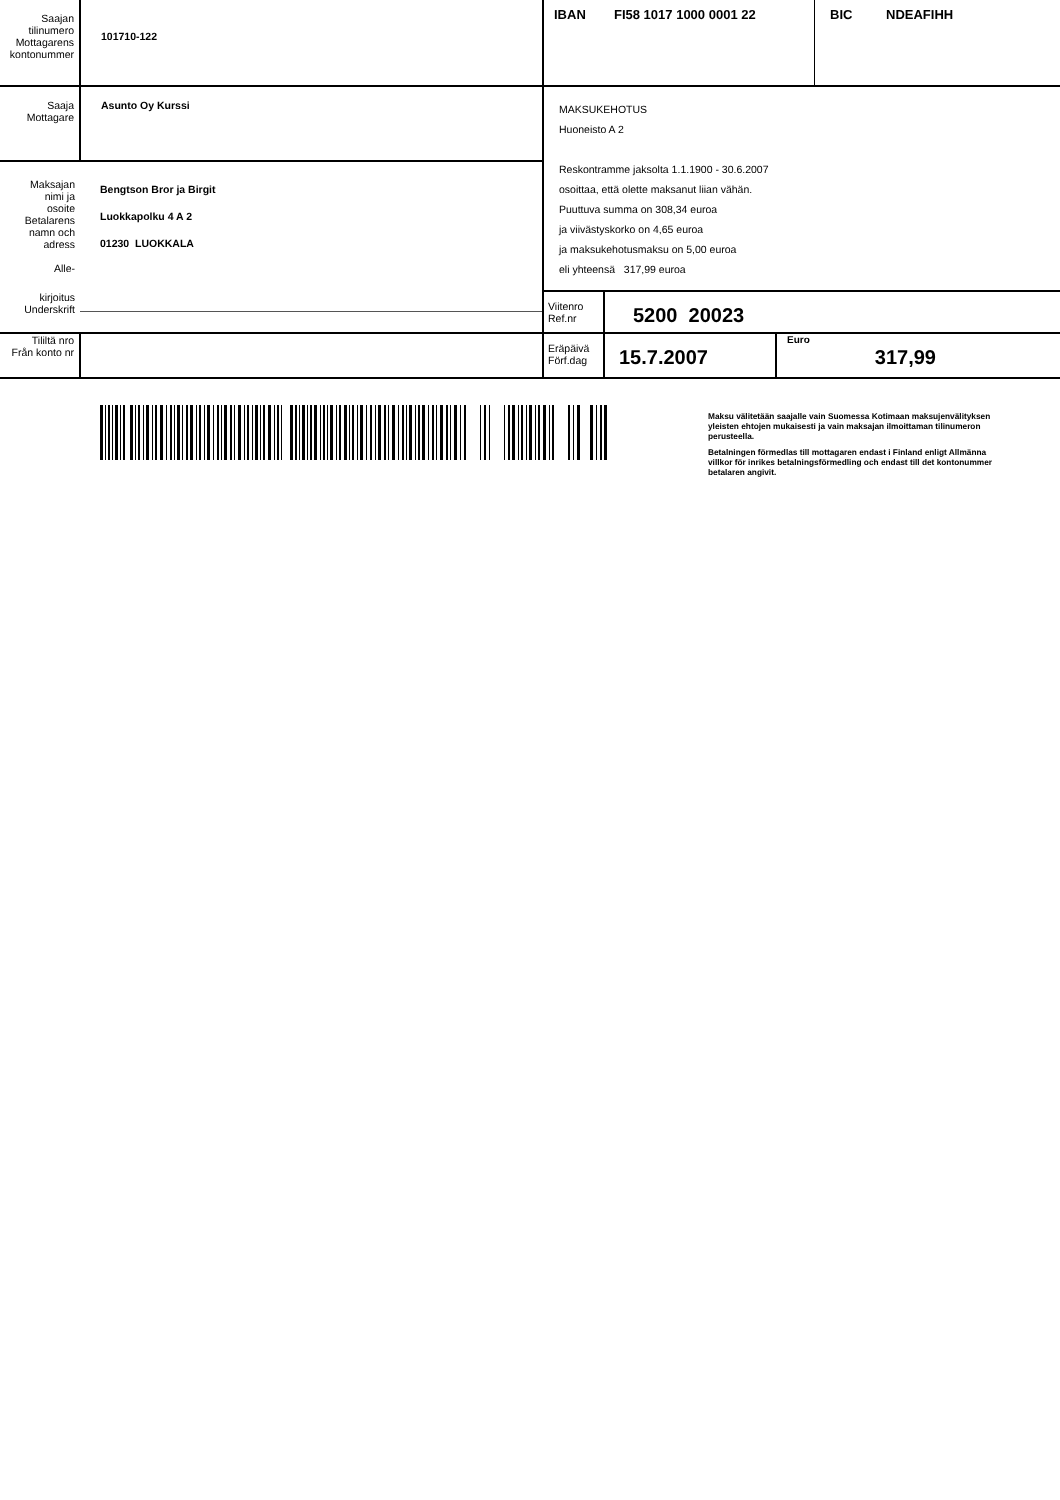| Saajan tilinumero Mottagarens kontonummer | 101710-122 | IBAN FI58 1017 1000 0001 22 BIC NDEAFIHH | | |
| Saaja Mottagare | Asunto Oy Kurssi | MAKSUKEHOTUS Huoneisto A 2 Reskontramme jaksolta 1.1.1900 - 30.6.2007 osoittaa, että olette maksanut liian vähän. Puuttuva summa on 308,34 euroa ja viivästyskorko on 4,65 euroa ja maksukehotusmaksu on 5,00 euroa eli yhteensä 317,99 euroa | | |
| Maksajan nimi ja osoite Betalarens namn och adress Alle- | Bengtson Bror ja Birgit Luokkapolku 4 A 2 01230 LUOKKALA | | | |
| kirjoitus Underskrift | | Viitenro Ref.nr | 5200 20023 | |
| Tililtä nro Från konto nr | | Eräpäivä Förf.dag | 15.7.2007 | Euro 317,99 |
Maksu välitetään saajalle vain Suomessa Kotimaan maksujenvälityksen yleisten ehtojen mukaisesti ja vain maksajan ilmoittaman tilinumeron perusteella.
Betalningen förmedlas till mottagaren endast i Finland enligt Allmänna villkor för inrikes betalningsförmedling och endast till det kontonummer betalaren angivit.